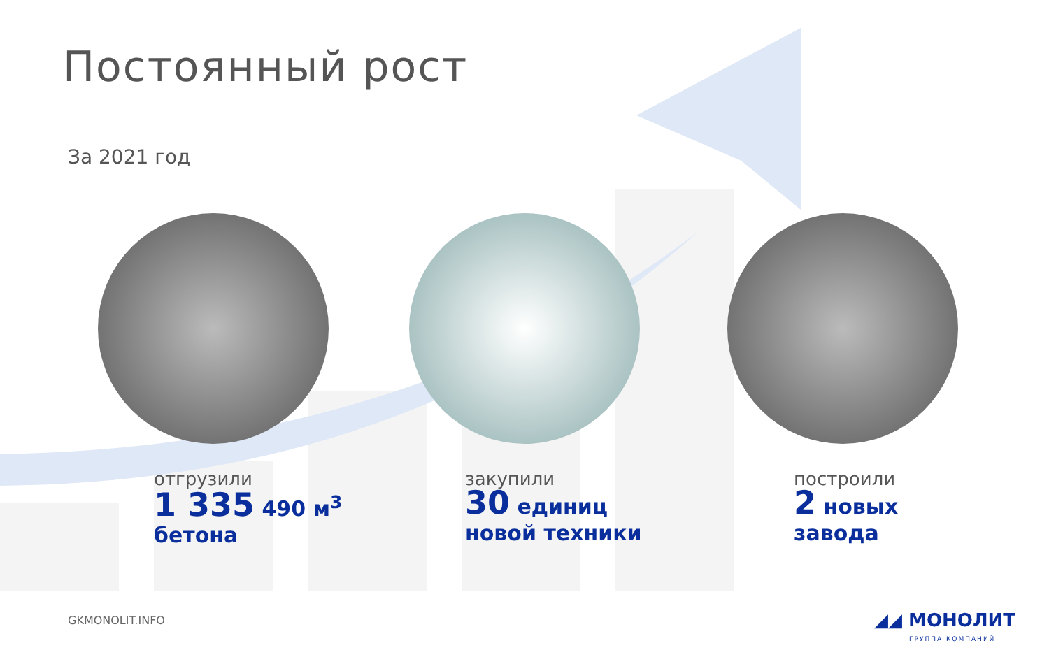Постоянный рост
За 2021 год
отгрузили
1 335 490 м<sup>3</sup>
бетона
закупили
30 единиц
новой техники
построили
2 новых
завода
GKMONOLIT.INFO
◢◢ МОНОЛИТ
ГРУППА КОМПАНИЙ